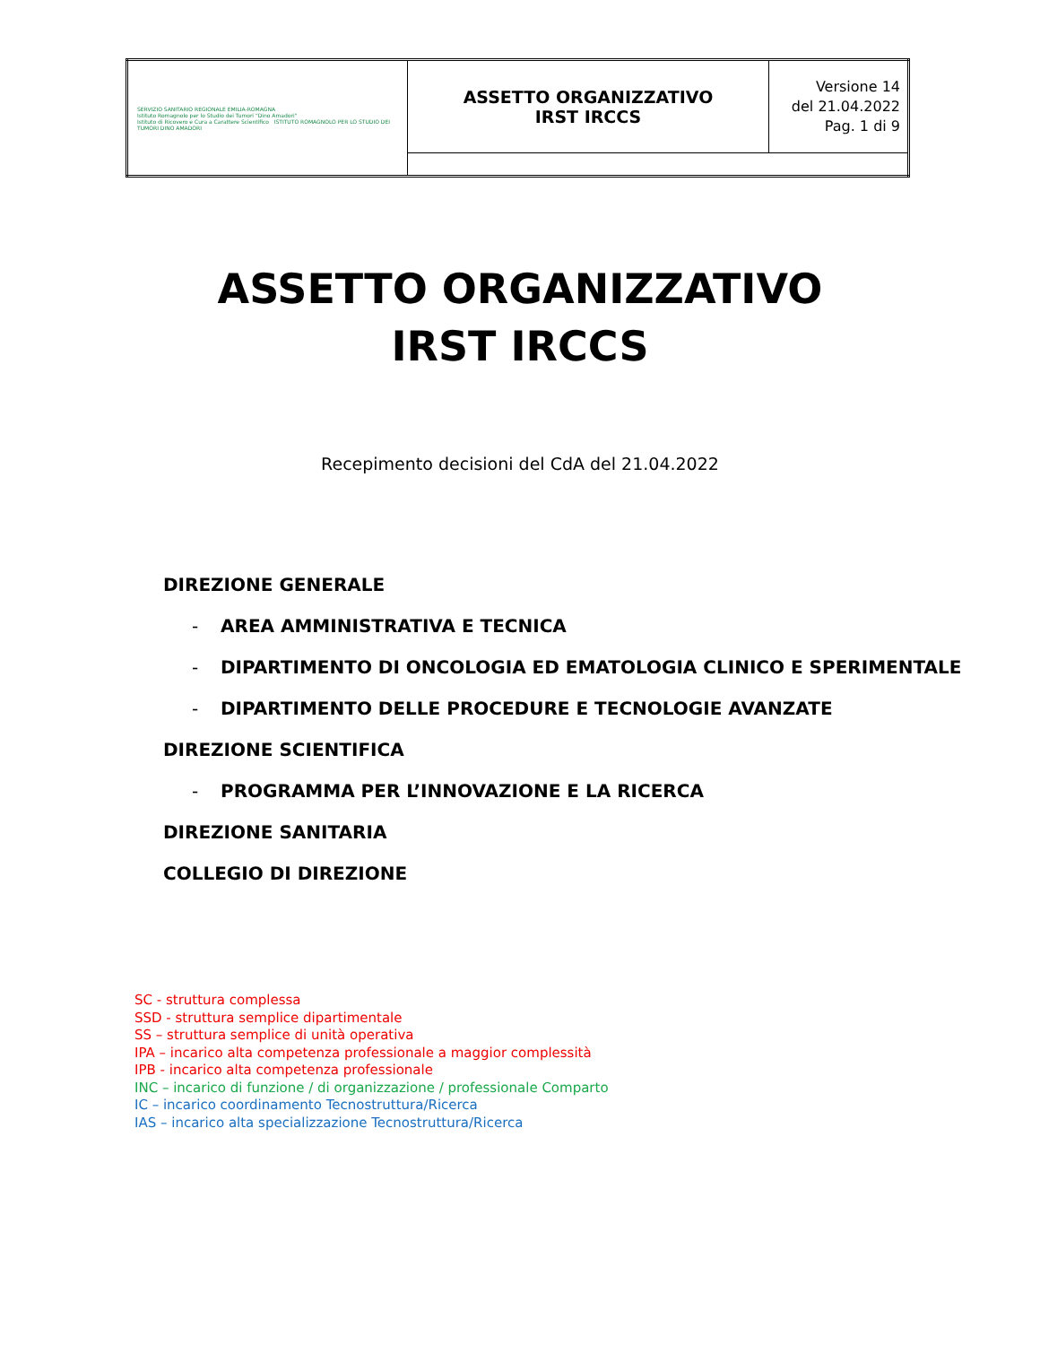| SERVIZIO SANITARIO REGIONALE EMILIA-ROMAGNA Istituto Romagnolo per lo Studio dei Tumori "Dino Amadori" Istituto di Ricovero e Cura a Carattere Scientifico ISTITUTO ROMAGNOLO PER LO STUDIO DEI TUMORI DINO AMADORI | ASSETTO ORGANIZZATIVO IRST IRCCS | Versione 14 del 21.04.2022 Pag. 1 di 9 |
ASSETTO ORGANIZZATIVO
IRST IRCCS
Recepimento decisioni del CdA del 21.04.2022
DIREZIONE GENERALE
- AREA AMMINISTRATIVA E TECNICA
- DIPARTIMENTO DI ONCOLOGIA ED EMATOLOGIA CLINICO E SPERIMENTALE
- DIPARTIMENTO DELLE PROCEDURE E TECNOLOGIE AVANZATE
DIREZIONE SCIENTIFICA
- PROGRAMMA PER L’INNOVAZIONE E LA RICERCA
DIREZIONE SANITARIA
COLLEGIO DI DIREZIONE
SC - struttura complessa
SSD - struttura semplice dipartimentale
SS – struttura semplice di unità operativa
IPA – incarico alta competenza professionale a maggior complessità
IPB - incarico alta competenza professionale
INC – incarico di funzione / di organizzazione / professionale Comparto
IC – incarico coordinamento Tecnostruttura/Ricerca
IAS – incarico alta specializzazione Tecnostruttura/Ricerca